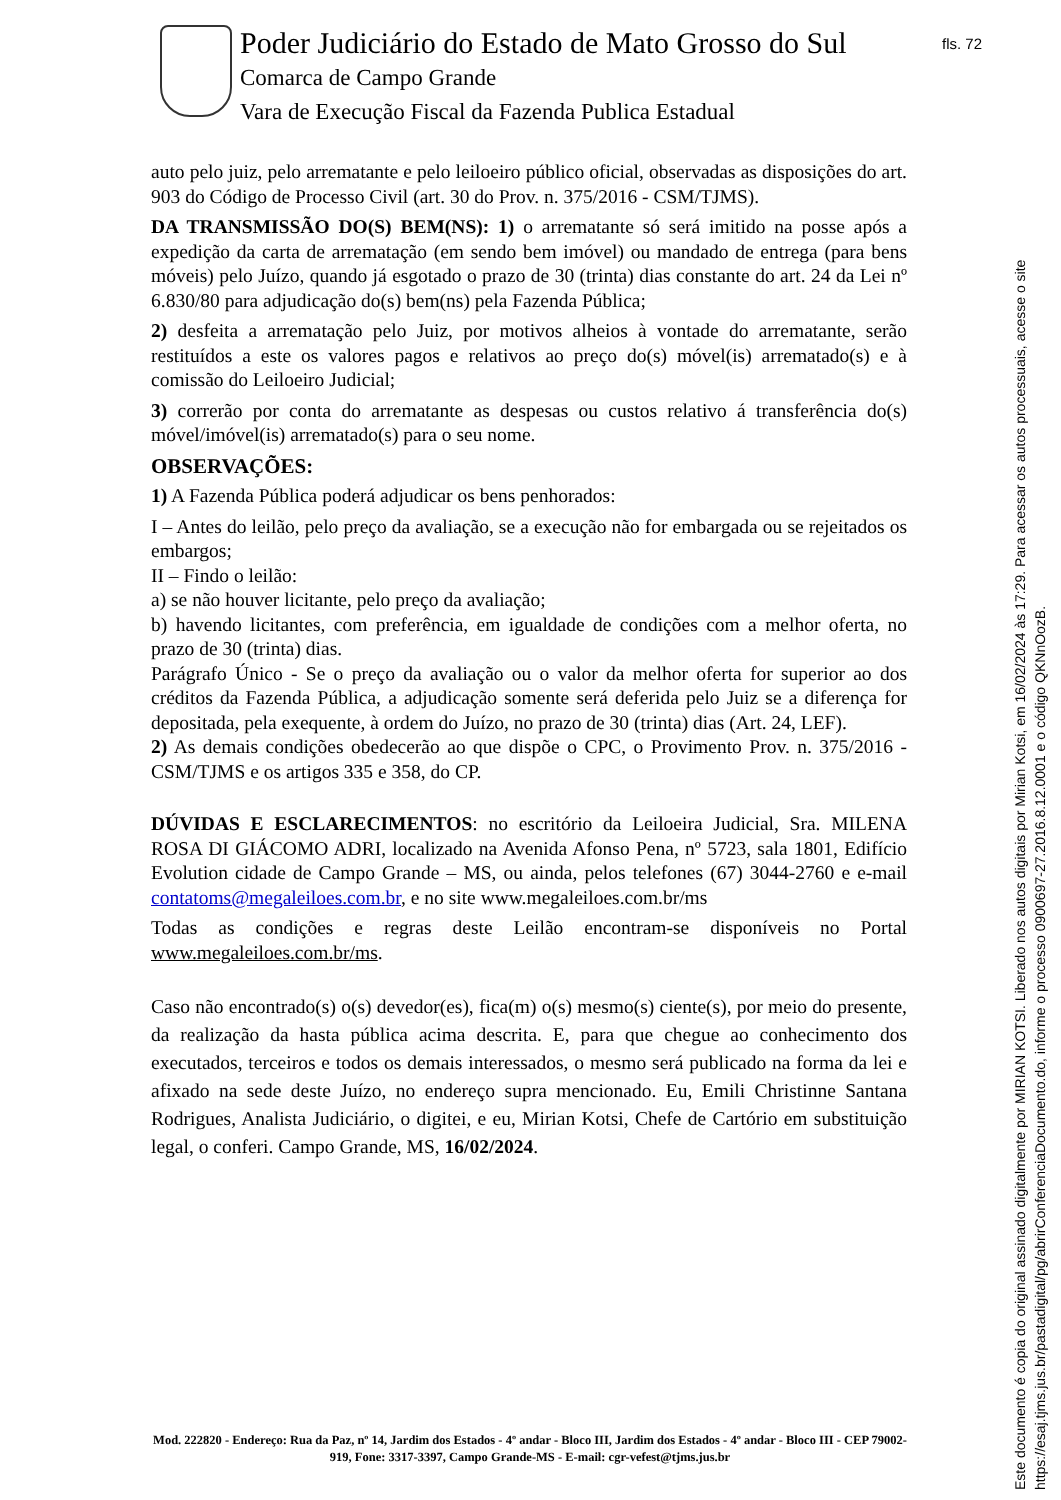Poder Judiciário do Estado de Mato Grosso do Sul
Comarca de Campo Grande
Vara de Execução Fiscal da Fazenda Publica Estadual
fls. 72
auto pelo juiz, pelo arrematante e pelo leiloeiro público oficial, observadas as disposições do art. 903 do Código de Processo Civil (art. 30 do Prov. n. 375/2016 - CSM/TJMS).
DA TRANSMISSÃO DO(S) BEM(NS): 1) o arrematante só será imitido na posse após a expedição da carta de arrematação (em sendo bem imóvel) ou mandado de entrega (para bens móveis) pelo Juízo, quando já esgotado o prazo de 30 (trinta) dias constante do art. 24 da Lei nº 6.830/80 para adjudicação do(s) bem(ns) pela Fazenda Pública;
2) desfeita a arrematação pelo Juiz, por motivos alheios à vontade do arrematante, serão restituídos a este os valores pagos e relativos ao preço do(s) móvel(is) arrematado(s) e à comissão do Leiloeiro Judicial;
3) correrão por conta do arrematante as despesas ou custos relativo á transferência do(s) móvel/imóvel(is) arrematado(s) para o seu nome.
OBSERVAÇÕES:
1) A Fazenda Pública poderá adjudicar os bens penhorados:
I – Antes do leilão, pelo preço da avaliação, se a execução não for embargada ou se rejeitados os embargos;
II – Findo o leilão:
a) se não houver licitante, pelo preço da avaliação;
b) havendo licitantes, com preferência, em igualdade de condições com a melhor oferta, no prazo de 30 (trinta) dias.
Parágrafo Único - Se o preço da avaliação ou o valor da melhor oferta for superior ao dos créditos da Fazenda Pública, a adjudicação somente será deferida pelo Juiz se a diferença for depositada, pela exequente, à ordem do Juízo, no prazo de 30 (trinta) dias (Art. 24, LEF).
2) As demais condições obedecerão ao que dispõe o CPC, o Provimento Prov. n. 375/2016 - CSM/TJMS e os artigos 335 e 358, do CP.
DÚVIDAS E ESCLARECIMENTOS: no escritório da Leiloeira Judicial, Sra. MILENA ROSA DI GIÁCOMO ADRI, localizado na Avenida Afonso Pena, nº 5723, sala 1801, Edifício Evolution cidade de Campo Grande – MS, ou ainda, pelos telefones (67) 3044-2760 e e-mail contatoms@megaleiloes.com.br, e no site www.megaleiloes.com.br/ms
Todas as condições e regras deste Leilão encontram-se disponíveis no Portal www.megaleiloes.com.br/ms.
Caso não encontrado(s) o(s) devedor(es), fica(m) o(s) mesmo(s) ciente(s), por meio do presente, da realização da hasta pública acima descrita. E, para que chegue ao conhecimento dos executados, terceiros e todos os demais interessados, o mesmo será publicado na forma da lei e afixado na sede deste Juízo, no endereço supra mencionado. Eu, Emili Christinne Santana Rodrigues, Analista Judiciário, o digitei, e eu, Mirian Kotsi, Chefe de Cartório em substituição legal, o conferi. Campo Grande, MS, 16/02/2024.
Mod. 222820 - Endereço: Rua da Paz, nº 14, Jardim dos Estados - 4º andar - Bloco III, Jardim dos Estados - 4º andar - Bloco III - CEP 79002-919, Fone: 3317-3397, Campo Grande-MS - E-mail: cgr-vefest@tjms.jus.br
Este documento é copia do original assinado digitalmente por MIRIAN KOTSI. Liberado nos autos digitais por Mirian Kotsi, em 16/02/2024 às 17:29. Para acessar os autos processuais, acesse o site https://esaj.tjms.jus.br/pastadigital/pg/abrirConferenciaDocumento.do, informe o processo 0900697-27.2016.8.12.0001 e o código QKNnOozB.